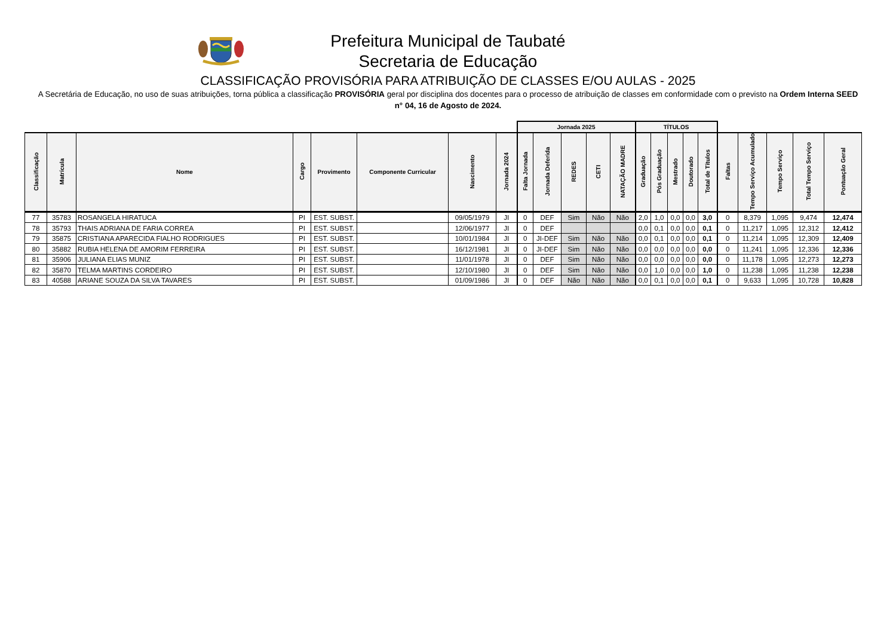Prefeitura Municipal de Taubaté
Secretaria de Educação
CLASSIFICAÇÃO PROVISÓRIA PARA ATRIBUIÇÃO DE CLASSES E/OU AULAS - 2025
A Secretária de Educação, no uso de suas atribuições, torna pública a classificação PROVISÓRIA geral por disciplina dos docentes para o processo de atribuição de classes em conformidade com o previsto na Ordem Interna SEED n° 04, 16 de Agosto de 2024.
| | | | | | | | | Jornada 2025 | | | | | TÍTULOS | | | | | | | | | |
| --- | --- | --- | --- | --- | --- | --- | --- | --- | --- | --- | --- | --- | --- | --- | --- | --- | --- | --- | --- | --- | --- | --- |
| Classificação | Matrícula | Nome | Cargo | Provimento | Componente Curricular | Nascimento | Jornada 2024 | Falta Jornada | Jornada Deferida | REDES | CETI | NATAÇÃO MADRE | Graduação | Pós Graduação | Mestrado | Doutorado | Total de Títulos | Faltas | Tempo Serviço Acumulado | Tempo Serviço | Total Tempo Serviço | Pontuação Geral |
| 77 | 35783 | ROSANGELA HIRATUCA | PI | EST. SUBST. | | 09/05/1979 | JI | 0 | DEF | Sim | Não | Não | 2,0 | 1,0 | 0,0 | 0,0 | 3,0 | 0 | 8,379 | 1,095 | 9,474 | 12,474 |
| 78 | 35793 | THAIS ADRIANA DE FARIA CORREA | PI | EST. SUBST. | | 12/06/1977 | JI | 0 | DEF | | | | 0,0 | 0,1 | 0,0 | 0,0 | 0,1 | 0 | 11,217 | 1,095 | 12,312 | 12,412 |
| 79 | 35875 | CRISTIANA APARECIDA FIALHO RODRIGUES | PI | EST. SUBST. | | 10/01/1984 | JI | 0 | JI-DEF | Sim | Não | Não | 0,0 | 0,1 | 0,0 | 0,0 | 0,1 | 0 | 11,214 | 1,095 | 12,309 | 12,409 |
| 80 | 35882 | RUBIA HELENA DE AMORIM FERREIRA | PI | EST. SUBST. | | 16/12/1981 | JI | 0 | JI-DEF | Sim | Não | Não | 0,0 | 0,0 | 0,0 | 0,0 | 0,0 | 0 | 11,241 | 1,095 | 12,336 | 12,336 |
| 81 | 35906 | JULIANA ELIAS MUNIZ | PI | EST. SUBST. | | 11/01/1978 | JI | 0 | DEF | Sim | Não | Não | 0,0 | 0,0 | 0,0 | 0,0 | 0,0 | 0 | 11,178 | 1,095 | 12,273 | 12,273 |
| 82 | 35870 | TELMA MARTINS CORDEIRO | PI | EST. SUBST. | | 12/10/1980 | JI | 0 | DEF | Sim | Não | Não | 0,0 | 1,0 | 0,0 | 0,0 | 1,0 | 0 | 11,238 | 1,095 | 11,238 | 12,238 |
| 83 | 40588 | ARIANE SOUZA DA SILVA TAVARES | PI | EST. SUBST. | | 01/09/1986 | JI | 0 | DEF | Não | Não | Não | 0,0 | 0,1 | 0,0 | 0,0 | 0,1 | 0 | 9,633 | 1,095 | 10,728 | 10,828 |